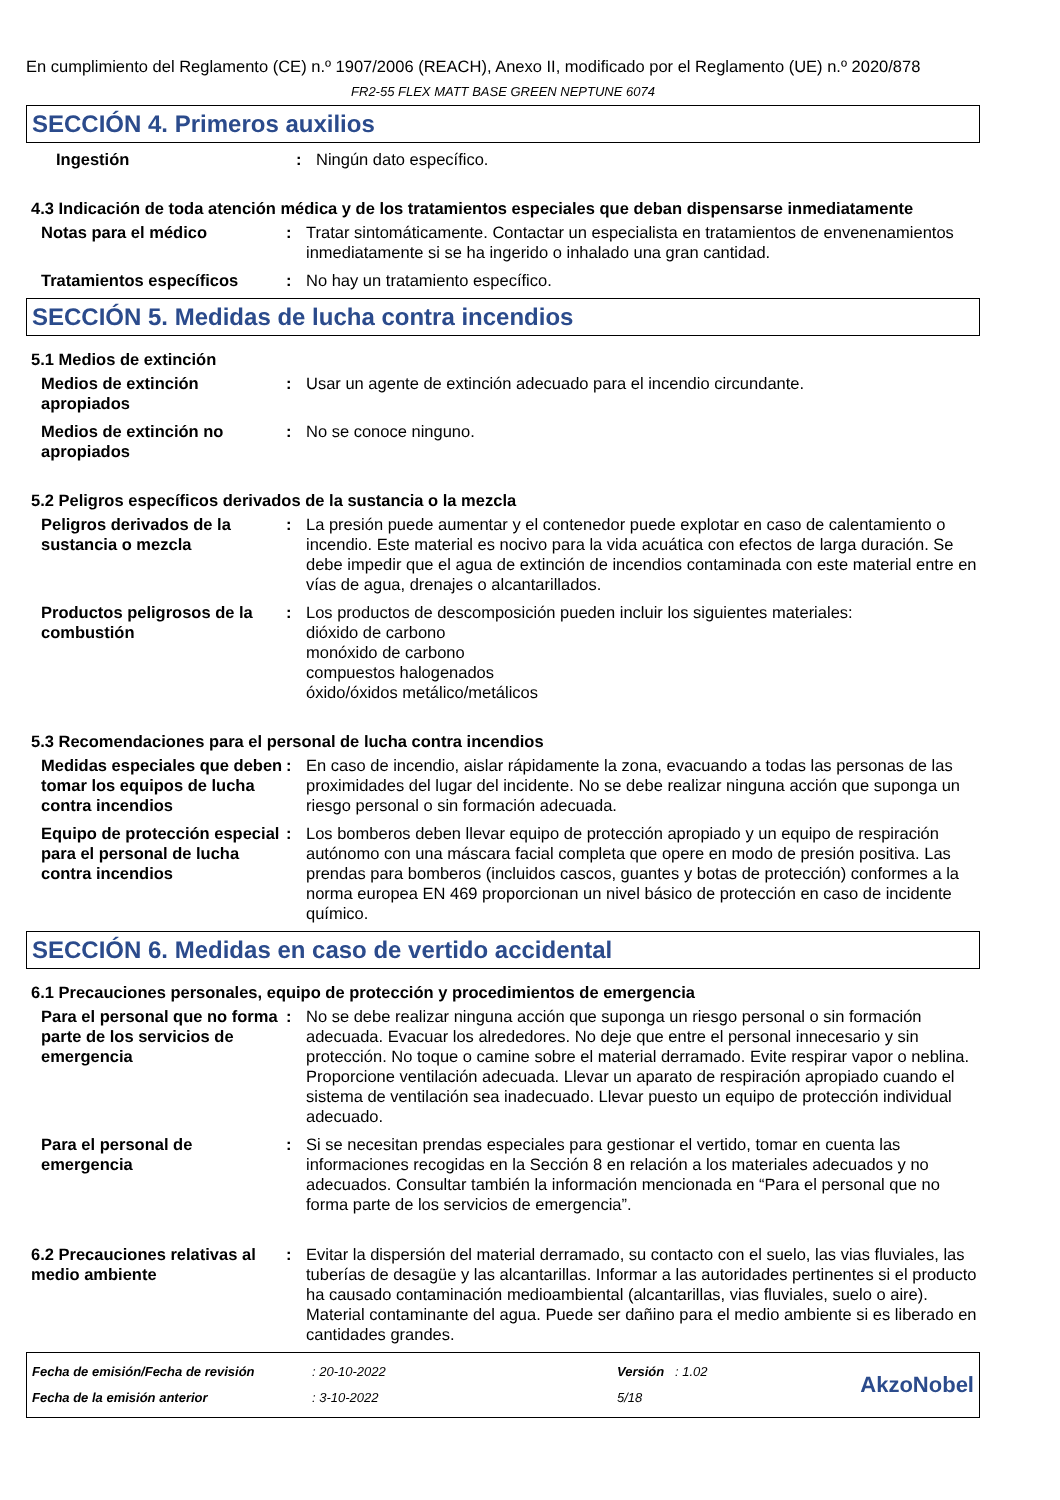En cumplimiento del Reglamento (CE) n.º 1907/2006 (REACH), Anexo II, modificado por el Reglamento (UE) n.º 2020/878
FR2-55 FLEX MATT BASE GREEN NEPTUNE 6074
SECCIÓN 4. Primeros auxilios
Ingestión : Ningún dato específico.
4.3 Indicación de toda atención médica y de los tratamientos especiales que deban dispensarse inmediatamente
Notas para el médico : Tratar sintomáticamente. Contactar un especialista en tratamientos de envenenamientos inmediatamente si se ha ingerido o inhalado una gran cantidad.
Tratamientos específicos : No hay un tratamiento específico.
SECCIÓN 5. Medidas de lucha contra incendios
5.1 Medios de extinción
Medios de extinción apropiados
: Usar un agente de extinción adecuado para el incendio circundante.
Medios de extinción no apropiados
: No se conoce ninguno.
5.2 Peligros específicos derivados de la sustancia o la mezcla
Peligros derivados de la sustancia o mezcla
: La presión puede aumentar y el contenedor puede explotar en caso de calentamiento o incendio. Este material es nocivo para la vida acuática con efectos de larga duración. Se debe impedir que el agua de extinción de incendios contaminada con este material entre en vías de agua, drenajes o alcantarillados.
Productos peligrosos de la combustión
: Los productos de descomposición pueden incluir los siguientes materiales:
dióxido de carbono
monóxido de carbono
compuestos halogenados
óxido/óxidos metálico/metálicos
5.3 Recomendaciones para el personal de lucha contra incendios
Medidas especiales que deben tomar los equipos de lucha contra incendios
: En caso de incendio, aislar rápidamente la zona, evacuando a todas las personas de las proximidades del lugar del incidente. No se debe realizar ninguna acción que suponga un riesgo personal o sin formación adecuada.
Equipo de protección especial para el personal de lucha contra incendios
: Los bomberos deben llevar equipo de protección apropiado y un equipo de respiración autónomo con una máscara facial completa que opere en modo de presión positiva. Las prendas para bomberos (incluidos cascos, guantes y botas de protección) conformes a la norma europea EN 469 proporcionan un nivel básico de protección en caso de incidente químico.
SECCIÓN 6. Medidas en caso de vertido accidental
6.1 Precauciones personales, equipo de protección y procedimientos de emergencia
Para el personal que no forma parte de los servicios de emergencia
: No se debe realizar ninguna acción que suponga un riesgo personal o sin formación adecuada. Evacuar los alrededores. No deje que entre el personal innecesario y sin protección. No toque o camine sobre el material derramado. Evite respirar vapor o neblina. Proporcione ventilación adecuada. Llevar un aparato de respiración apropiado cuando el sistema de ventilación sea inadecuado. Llevar puesto un equipo de protección individual adecuado.
Para el personal de emergencia
: Si se necesitan prendas especiales para gestionar el vertido, tomar en cuenta las informaciones recogidas en la Sección 8 en relación a los materiales adecuados y no adecuados. Consultar también la información mencionada en “Para el personal que no forma parte de los servicios de emergencia”.
6.2 Precauciones relativas al medio ambiente
: Evitar la dispersión del material derramado, su contacto con el suelo, las vias fluviales, las tuberías de desagüe y las alcantarillas. Informar a las autoridades pertinentes si el producto ha causado contaminación medioambiental (alcantarillas, vias fluviales, suelo o aire). Material contaminante del agua. Puede ser dañino para el medio ambiente si es liberado en cantidades grandes.
Fecha de emisión/Fecha de revisión
Fecha de la emisión anterior
: 20-10-2022
: 3-10-2022
Versión : 1.02
5/18
AkzoNobel